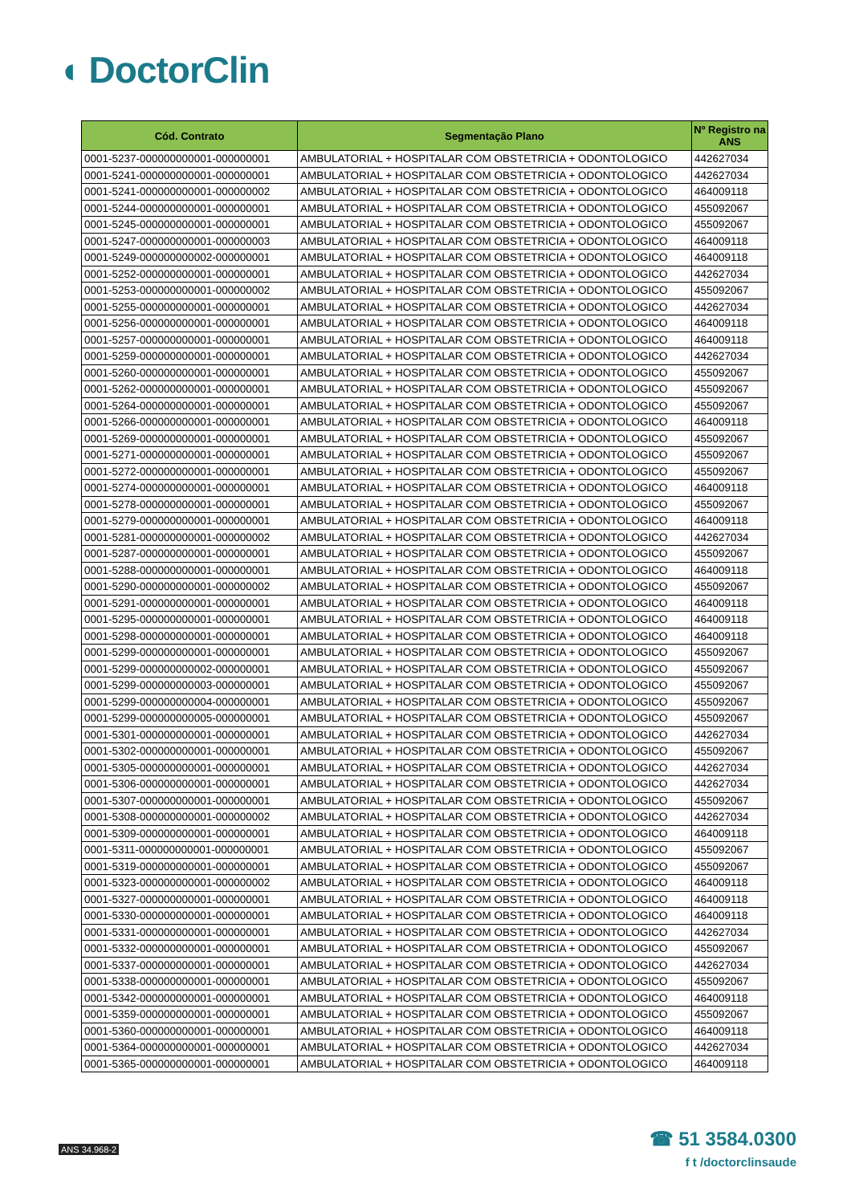◖ DoctorClin
| Cód. Contrato | Segmentação Plano | Nº Registro na ANS |
| --- | --- | --- |
| 0001-5237-000000000001-000000001 | AMBULATORIAL + HOSPITALAR COM OBSTETRICIA + ODONTOLOGICO | 442627034 |
| 0001-5241-000000000001-000000001 | AMBULATORIAL + HOSPITALAR COM OBSTETRICIA + ODONTOLOGICO | 442627034 |
| 0001-5241-000000000001-000000002 | AMBULATORIAL + HOSPITALAR COM OBSTETRICIA + ODONTOLOGICO | 464009118 |
| 0001-5244-000000000001-000000001 | AMBULATORIAL + HOSPITALAR COM OBSTETRICIA + ODONTOLOGICO | 455092067 |
| 0001-5245-000000000001-000000001 | AMBULATORIAL + HOSPITALAR COM OBSTETRICIA + ODONTOLOGICO | 455092067 |
| 0001-5247-000000000001-000000003 | AMBULATORIAL + HOSPITALAR COM OBSTETRICIA + ODONTOLOGICO | 464009118 |
| 0001-5249-000000000002-000000001 | AMBULATORIAL + HOSPITALAR COM OBSTETRICIA + ODONTOLOGICO | 464009118 |
| 0001-5252-000000000001-000000001 | AMBULATORIAL + HOSPITALAR COM OBSTETRICIA + ODONTOLOGICO | 442627034 |
| 0001-5253-000000000001-000000002 | AMBULATORIAL + HOSPITALAR COM OBSTETRICIA + ODONTOLOGICO | 455092067 |
| 0001-5255-000000000001-000000001 | AMBULATORIAL + HOSPITALAR COM OBSTETRICIA + ODONTOLOGICO | 442627034 |
| 0001-5256-000000000001-000000001 | AMBULATORIAL + HOSPITALAR COM OBSTETRICIA + ODONTOLOGICO | 464009118 |
| 0001-5257-000000000001-000000001 | AMBULATORIAL + HOSPITALAR COM OBSTETRICIA + ODONTOLOGICO | 464009118 |
| 0001-5259-000000000001-000000001 | AMBULATORIAL + HOSPITALAR COM OBSTETRICIA + ODONTOLOGICO | 442627034 |
| 0001-5260-000000000001-000000001 | AMBULATORIAL + HOSPITALAR COM OBSTETRICIA + ODONTOLOGICO | 455092067 |
| 0001-5262-000000000001-000000001 | AMBULATORIAL + HOSPITALAR COM OBSTETRICIA + ODONTOLOGICO | 455092067 |
| 0001-5264-000000000001-000000001 | AMBULATORIAL + HOSPITALAR COM OBSTETRICIA + ODONTOLOGICO | 455092067 |
| 0001-5266-000000000001-000000001 | AMBULATORIAL + HOSPITALAR COM OBSTETRICIA + ODONTOLOGICO | 464009118 |
| 0001-5269-000000000001-000000001 | AMBULATORIAL + HOSPITALAR COM OBSTETRICIA + ODONTOLOGICO | 455092067 |
| 0001-5271-000000000001-000000001 | AMBULATORIAL + HOSPITALAR COM OBSTETRICIA + ODONTOLOGICO | 455092067 |
| 0001-5272-000000000001-000000001 | AMBULATORIAL + HOSPITALAR COM OBSTETRICIA + ODONTOLOGICO | 455092067 |
| 0001-5274-000000000001-000000001 | AMBULATORIAL + HOSPITALAR COM OBSTETRICIA + ODONTOLOGICO | 464009118 |
| 0001-5278-000000000001-000000001 | AMBULATORIAL + HOSPITALAR COM OBSTETRICIA + ODONTOLOGICO | 455092067 |
| 0001-5279-000000000001-000000001 | AMBULATORIAL + HOSPITALAR COM OBSTETRICIA + ODONTOLOGICO | 464009118 |
| 0001-5281-000000000001-000000002 | AMBULATORIAL + HOSPITALAR COM OBSTETRICIA + ODONTOLOGICO | 442627034 |
| 0001-5287-000000000001-000000001 | AMBULATORIAL + HOSPITALAR COM OBSTETRICIA + ODONTOLOGICO | 455092067 |
| 0001-5288-000000000001-000000001 | AMBULATORIAL + HOSPITALAR COM OBSTETRICIA + ODONTOLOGICO | 464009118 |
| 0001-5290-000000000001-000000002 | AMBULATORIAL + HOSPITALAR COM OBSTETRICIA + ODONTOLOGICO | 455092067 |
| 0001-5291-000000000001-000000001 | AMBULATORIAL + HOSPITALAR COM OBSTETRICIA + ODONTOLOGICO | 464009118 |
| 0001-5295-000000000001-000000001 | AMBULATORIAL + HOSPITALAR COM OBSTETRICIA + ODONTOLOGICO | 464009118 |
| 0001-5298-000000000001-000000001 | AMBULATORIAL + HOSPITALAR COM OBSTETRICIA + ODONTOLOGICO | 464009118 |
| 0001-5299-000000000001-000000001 | AMBULATORIAL + HOSPITALAR COM OBSTETRICIA + ODONTOLOGICO | 455092067 |
| 0001-5299-000000000002-000000001 | AMBULATORIAL + HOSPITALAR COM OBSTETRICIA + ODONTOLOGICO | 455092067 |
| 0001-5299-000000000003-000000001 | AMBULATORIAL + HOSPITALAR COM OBSTETRICIA + ODONTOLOGICO | 455092067 |
| 0001-5299-000000000004-000000001 | AMBULATORIAL + HOSPITALAR COM OBSTETRICIA + ODONTOLOGICO | 455092067 |
| 0001-5299-000000000005-000000001 | AMBULATORIAL + HOSPITALAR COM OBSTETRICIA + ODONTOLOGICO | 455092067 |
| 0001-5301-000000000001-000000001 | AMBULATORIAL + HOSPITALAR COM OBSTETRICIA + ODONTOLOGICO | 442627034 |
| 0001-5302-000000000001-000000001 | AMBULATORIAL + HOSPITALAR COM OBSTETRICIA + ODONTOLOGICO | 455092067 |
| 0001-5305-000000000001-000000001 | AMBULATORIAL + HOSPITALAR COM OBSTETRICIA + ODONTOLOGICO | 442627034 |
| 0001-5306-000000000001-000000001 | AMBULATORIAL + HOSPITALAR COM OBSTETRICIA + ODONTOLOGICO | 442627034 |
| 0001-5307-000000000001-000000001 | AMBULATORIAL + HOSPITALAR COM OBSTETRICIA + ODONTOLOGICO | 455092067 |
| 0001-5308-000000000001-000000002 | AMBULATORIAL + HOSPITALAR COM OBSTETRICIA + ODONTOLOGICO | 442627034 |
| 0001-5309-000000000001-000000001 | AMBULATORIAL + HOSPITALAR COM OBSTETRICIA + ODONTOLOGICO | 464009118 |
| 0001-5311-000000000001-000000001 | AMBULATORIAL + HOSPITALAR COM OBSTETRICIA + ODONTOLOGICO | 455092067 |
| 0001-5319-000000000001-000000001 | AMBULATORIAL + HOSPITALAR COM OBSTETRICIA + ODONTOLOGICO | 455092067 |
| 0001-5323-000000000001-000000002 | AMBULATORIAL + HOSPITALAR COM OBSTETRICIA + ODONTOLOGICO | 464009118 |
| 0001-5327-000000000001-000000001 | AMBULATORIAL + HOSPITALAR COM OBSTETRICIA + ODONTOLOGICO | 464009118 |
| 0001-5330-000000000001-000000001 | AMBULATORIAL + HOSPITALAR COM OBSTETRICIA + ODONTOLOGICO | 464009118 |
| 0001-5331-000000000001-000000001 | AMBULATORIAL + HOSPITALAR COM OBSTETRICIA + ODONTOLOGICO | 442627034 |
| 0001-5332-000000000001-000000001 | AMBULATORIAL + HOSPITALAR COM OBSTETRICIA + ODONTOLOGICO | 455092067 |
| 0001-5337-000000000001-000000001 | AMBULATORIAL + HOSPITALAR COM OBSTETRICIA + ODONTOLOGICO | 442627034 |
| 0001-5338-000000000001-000000001 | AMBULATORIAL + HOSPITALAR COM OBSTETRICIA + ODONTOLOGICO | 455092067 |
| 0001-5342-000000000001-000000001 | AMBULATORIAL + HOSPITALAR COM OBSTETRICIA + ODONTOLOGICO | 464009118 |
| 0001-5359-000000000001-000000001 | AMBULATORIAL + HOSPITALAR COM OBSTETRICIA + ODONTOLOGICO | 455092067 |
| 0001-5360-000000000001-000000001 | AMBULATORIAL + HOSPITALAR COM OBSTETRICIA + ODONTOLOGICO | 464009118 |
| 0001-5364-000000000001-000000001 | AMBULATORIAL + HOSPITALAR COM OBSTETRICIA + ODONTOLOGICO | 442627034 |
| 0001-5365-000000000001-000000001 | AMBULATORIAL + HOSPITALAR COM OBSTETRICIA + ODONTOLOGICO | 464009118 |
ANS 34.968-2
☎ 51 3584.0300
f t /doctorclinsaude